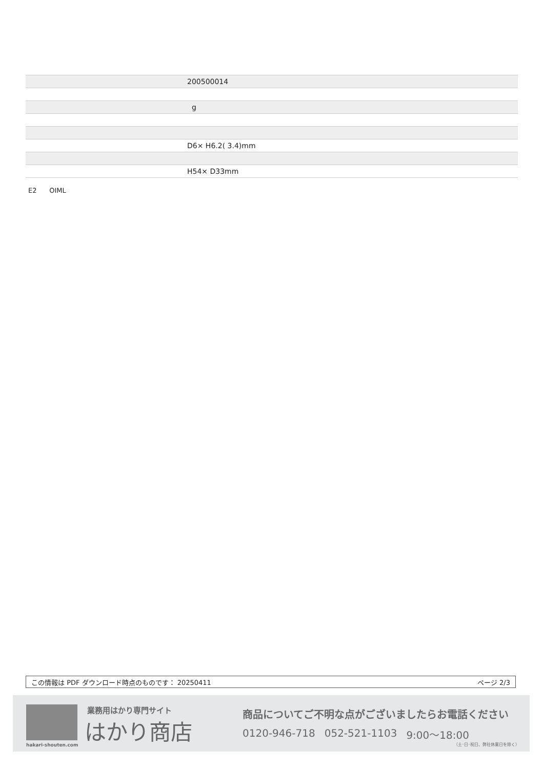| | 200500014 |
| | g |
| | D6× H6.2( 3.4)mm |
| | H54× D33mm |
E2 OIML
この情報は PDF ダウンロード時点のものです： 20250411 ページ 2/3
業務用はかり専門サイト
はかり商店
hakari-shouten.com
商品についてご不明な点がございましたらお電話ください
0120-946-718 052-521-1103 9:00〜18:00
（土･日･祝日、弊社休業日を除く）